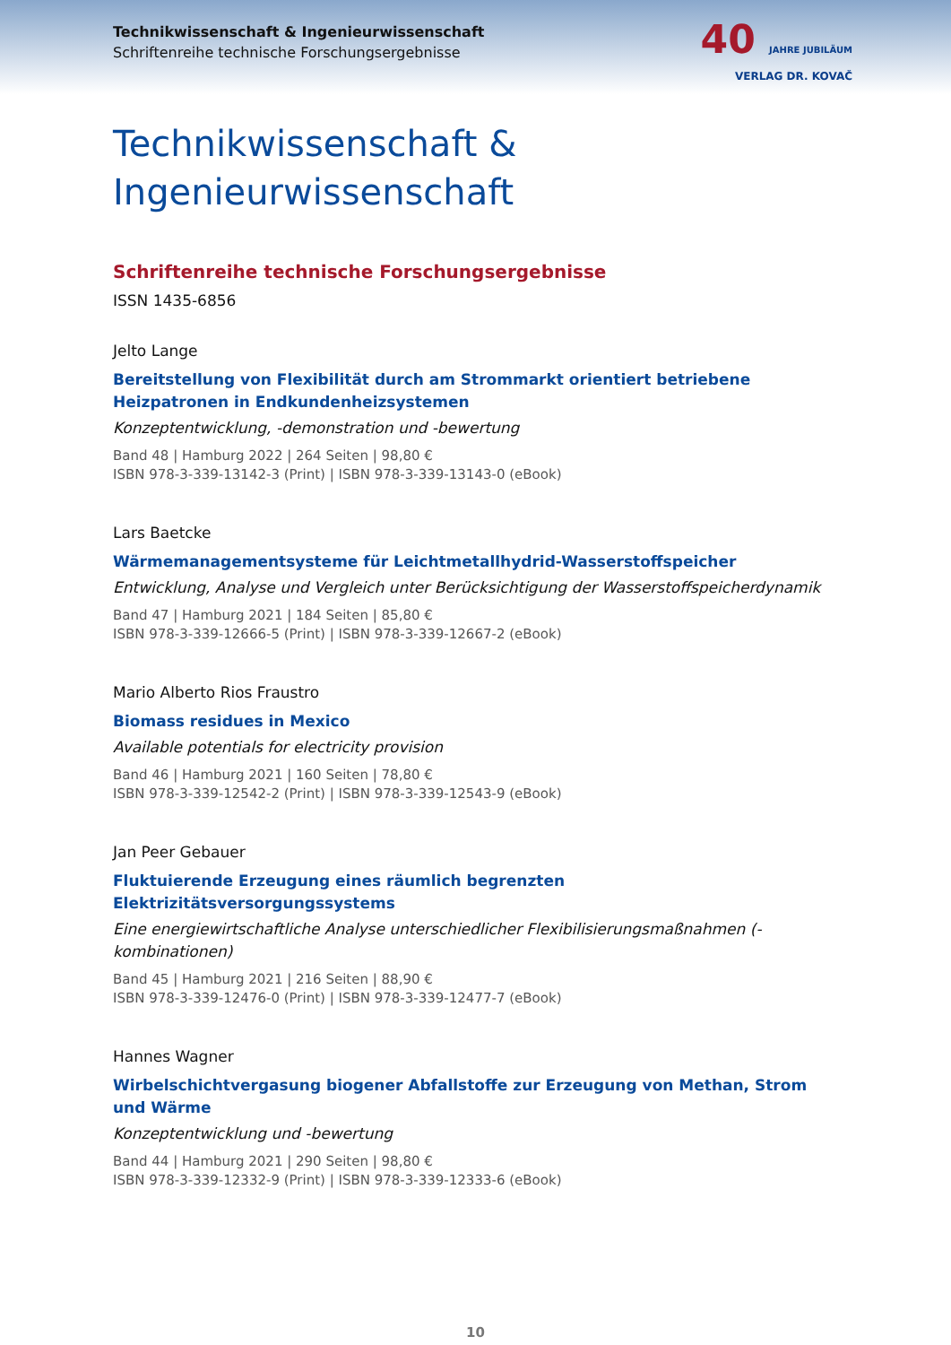Technikwissenschaft & Ingenieurwissenschaft
Schriftenreihe technische Forschungsergebnisse
40 JAHRE JUBILÄUM
VERLAG DR. KOVAČ
Technikwissenschaft &
Ingenieurwissenschaft
Schriftenreihe technische Forschungsergebnisse
ISSN 1435-6856
Jelto Lange
Bereitstellung von Flexibilität durch am Strommarkt orientiert betriebene Heizpatronen in Endkundenheizsystemen
Konzeptentwicklung, -demonstration und -bewertung
Band 48 | Hamburg 2022 | 264 Seiten | 98,80 €
ISBN 978-3-339-13142-3 (Print) | ISBN 978-3-339-13143-0 (eBook)
Lars Baetcke
Wärmemanagementsysteme für Leichtmetallhydrid-Wasserstoffspeicher
Entwicklung, Analyse und Vergleich unter Berücksichtigung der Wasserstoffspeicherdynamik
Band 47 | Hamburg 2021 | 184 Seiten | 85,80 €
ISBN 978-3-339-12666-5 (Print) | ISBN 978-3-339-12667-2 (eBook)
Mario Alberto Rios Fraustro
Biomass residues in Mexico
Available potentials for electricity provision
Band 46 | Hamburg 2021 | 160 Seiten | 78,80 €
ISBN 978-3-339-12542-2 (Print) | ISBN 978-3-339-12543-9 (eBook)
Jan Peer Gebauer
Fluktuierende Erzeugung eines räumlich begrenzten Elektrizitätsversorgungssystems
Eine energiewirtschaftliche Analyse unterschiedlicher Flexibilisierungsmaßnahmen (-kombinationen)
Band 45 | Hamburg 2021 | 216 Seiten | 88,90 €
ISBN 978-3-339-12476-0 (Print) | ISBN 978-3-339-12477-7 (eBook)
Hannes Wagner
Wirbelschichtvergasung biogener Abfallstoffe zur Erzeugung von Methan, Strom und Wärme
Konzeptentwicklung und -bewertung
Band 44 | Hamburg 2021 | 290 Seiten | 98,80 €
ISBN 978-3-339-12332-9 (Print) | ISBN 978-3-339-12333-6 (eBook)
10